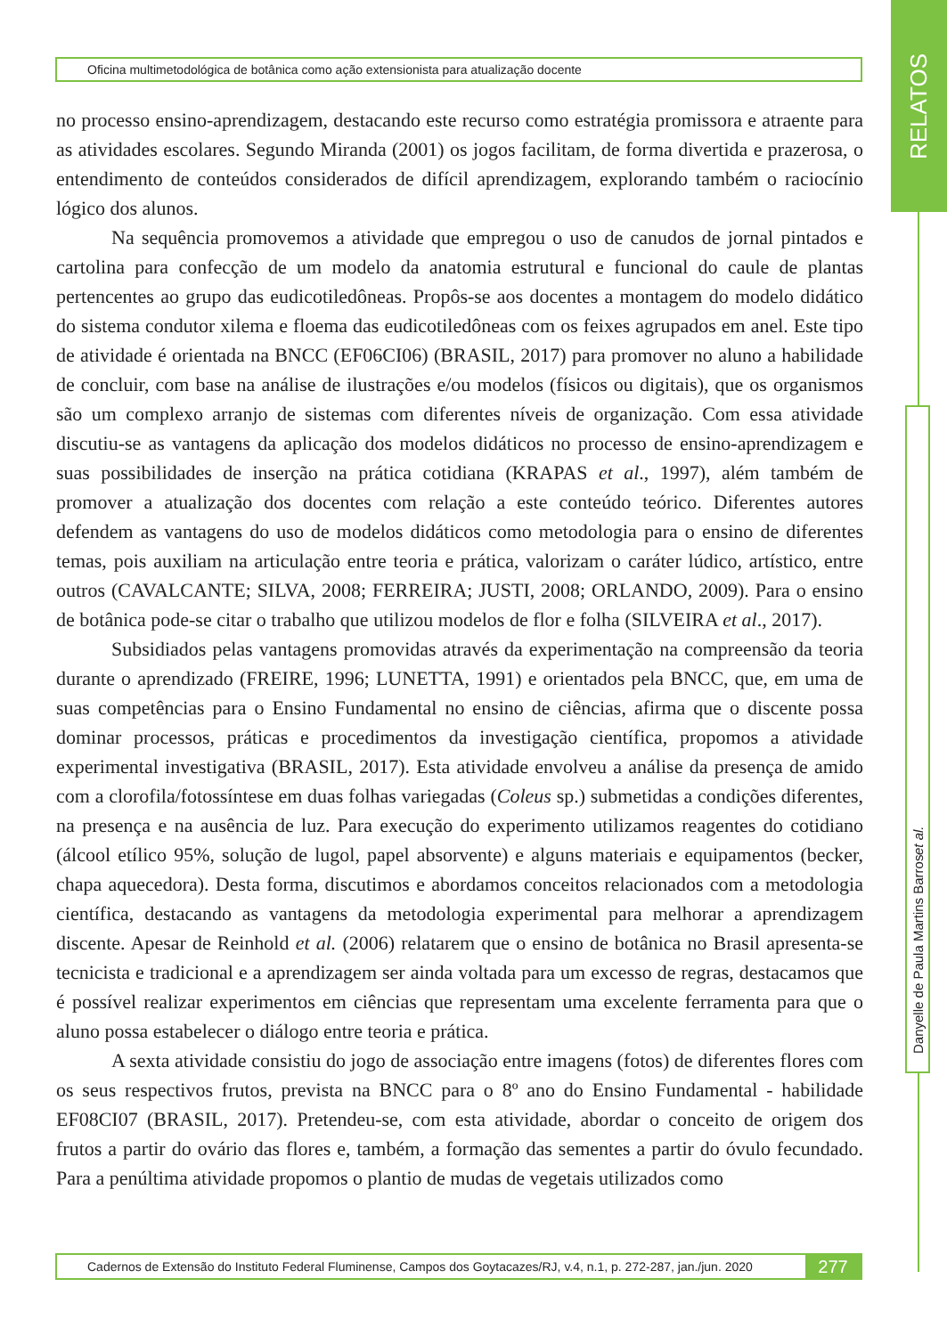Oficina multimetodológica de botânica como ação extensionista para atualização docente
RELATOS
Danyelle de Paula Martins Barros et al.
no processo ensino-aprendizagem, destacando este recurso como estratégia promissora e atraente para as atividades escolares. Segundo Miranda (2001) os jogos facilitam, de forma divertida e prazerosa, o entendimento de conteúdos considerados de difícil aprendizagem, explorando também o raciocínio lógico dos alunos.
Na sequência promovemos a atividade que empregou o uso de canudos de jornal pintados e cartolina para confecção de um modelo da anatomia estrutural e funcional do caule de plantas pertencentes ao grupo das eudicotiledôneas. Propôs-se aos docentes a montagem do modelo didático do sistema condutor xilema e floema das eudicotiledôneas com os feixes agrupados em anel. Este tipo de atividade é orientada na BNCC (EF06CI06) (BRASIL, 2017) para promover no aluno a habilidade de concluir, com base na análise de ilustrações e/ou modelos (físicos ou digitais), que os organismos são um complexo arranjo de sistemas com diferentes níveis de organização. Com essa atividade discutiu-se as vantagens da aplicação dos modelos didáticos no processo de ensino-aprendizagem e suas possibilidades de inserção na prática cotidiana (KRAPAS et al., 1997), além também de promover a atualização dos docentes com relação a este conteúdo teórico. Diferentes autores defendem as vantagens do uso de modelos didáticos como metodologia para o ensino de diferentes temas, pois auxiliam na articulação entre teoria e prática, valorizam o caráter lúdico, artístico, entre outros (CAVALCANTE; SILVA, 2008; FERREIRA; JUSTI, 2008; ORLANDO, 2009). Para o ensino de botânica pode-se citar o trabalho que utilizou modelos de flor e folha (SILVEIRA et al., 2017).
Subsidiados pelas vantagens promovidas através da experimentação na compreensão da teoria durante o aprendizado (FREIRE, 1996; LUNETTA, 1991) e orientados pela BNCC, que, em uma de suas competências para o Ensino Fundamental no ensino de ciências, afirma que o discente possa dominar processos, práticas e procedimentos da investigação científica, propomos a atividade experimental investigativa (BRASIL, 2017). Esta atividade envolveu a análise da presença de amido com a clorofila/fotossíntese em duas folhas variegadas (Coleus sp.) submetidas a condições diferentes, na presença e na ausência de luz. Para execução do experimento utilizamos reagentes do cotidiano (álcool etílico 95%, solução de lugol, papel absorvente) e alguns materiais e equipamentos (becker, chapa aquecedora). Desta forma, discutimos e abordamos conceitos relacionados com a metodologia científica, destacando as vantagens da metodologia experimental para melhorar a aprendizagem discente. Apesar de Reinhold et al. (2006) relatarem que o ensino de botânica no Brasil apresenta-se tecnicista e tradicional e a aprendizagem ser ainda voltada para um excesso de regras, destacamos que é possível realizar experimentos em ciências que representam uma excelente ferramenta para que o aluno possa estabelecer o diálogo entre teoria e prática.
A sexta atividade consistiu do jogo de associação entre imagens (fotos) de diferentes flores com os seus respectivos frutos, prevista na BNCC para o 8º ano do Ensino Fundamental - habilidade EF08CI07 (BRASIL, 2017). Pretendeu-se, com esta atividade, abordar o conceito de origem dos frutos a partir do ovário das flores e, também, a formação das sementes a partir do óvulo fecundado. Para a penúltima atividade propomos o plantio de mudas de vegetais utilizados como
Cadernos de Extensão do Instituto Federal Fluminense, Campos dos Goytacazes/RJ, v.4, n.1, p. 272-287, jan./jun. 2020
277